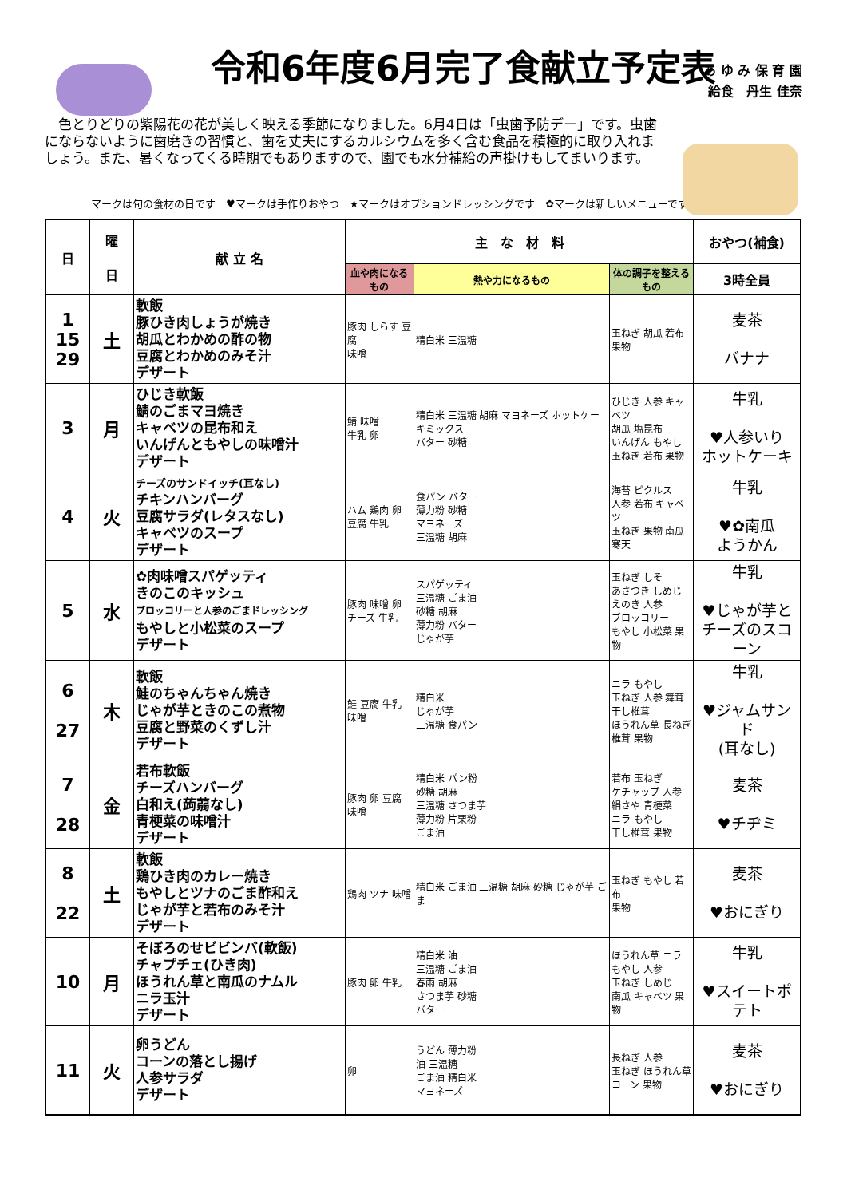令和6年度6月完了食献立予定表
あ ゆ み 保 育 園
給食　丹生 佳奈
　色とりどりの紫陽花の花が美しく映える季節になりました。6月4日は「虫歯予防デー」です。虫歯にならないように歯磨きの習慣と、歯を丈夫にするカルシウムを多く含む食品を積極的に取り入れましょう。また、暑くなってくる時期でもありますので、園でも水分補給の声掛けもしてまいります。
マークは旬の食材の日です　♥マークは手作りおやつ　★マークはオプションドレッシングです　✿マークは新しいメニューです
| 日 | 曜 日 | 献 立 名 | 主 な 材 料 | | | おやつ(補食) |
| --- | --- | --- | --- | --- | --- | --- |
| | | | 血や肉になるもの | 熱や力になるもの | 体の調子を整えるもの | 3時全員 |
| 1 15 29 | 土 | 軟飯 豚ひき肉しょうが焼き 胡瓜とわかめの酢の物 豆腐とわかめのみそ汁 デザート | 豚肉 しらす 豆腐 味噌 | 精白米 三温糖 | 玉ねぎ 胡瓜 若布 果物 | 麦茶 バナナ |
| 3 | 月 | ひじき軟飯 鯖のごまマヨ焼き キャベツの昆布和え いんげんともやしの味噌汁 デザート | 鯖 味噌 牛乳 卵 | 精白米 三温糖 胡麻 マヨネーズ ホットケーキミックス バター 砂糖 | ひじき 人参 キャベツ 胡瓜 塩昆布 いんげん もやし 玉ねぎ 若布 果物 | 牛乳 ♥人参いり ホットケーキ |
| 4 | 火 | チーズのサンドイッチ(耳なし) チキンハンバーグ 豆腐サラダ(レタスなし) キャベツのスープ デザート | ハム 鶏肉 卵 豆腐 牛乳 | 食パン バター 薄力粉 砂糖 マヨネーズ 三温糖 胡麻 | 海苔 ピクルス 人参 若布 キャベツ 玉ねぎ 果物 南瓜 寒天 | 牛乳 ♥✿南瓜 ようかん |
| 5 | 水 | ✿肉味噌スパゲッティ きのこのキッシュ ブロッコリーと人参のごまドレッシング もやしと小松菜のスープ デザート | 豚肉 味噌 卵 チーズ 牛乳 | スパゲッティ 三温糖 ごま油 砂糖 胡麻 薄力粉 バター じゃが芋 | 玉ねぎ しそ あさつき しめじ えのき 人参 ブロッコリー もやし 小松菜 果物 | 牛乳 ♥じゃが芋と チーズのスコーン |
| 6 27 | 木 | 軟飯 鮭のちゃんちゃん焼き じゃが芋ときのこの煮物 豆腐と野菜のくずし汁 デザート | 鮭 豆腐 牛乳 味噌 | 精白米 じゃが芋 三温糖 食パン | ニラ もやし 玉ねぎ 人参 舞茸 干し椎茸 ほうれん草 長ねぎ 椎茸 果物 | 牛乳 ♥ジャムサンド (耳なし) |
| 7 28 | 金 | 若布軟飯 チーズハンバーグ 白和え(蒟蒻なし) 青梗菜の味噌汁 デザート | 豚肉 卵 豆腐 味噌 | 精白米 パン粉 砂糖 胡麻 三温糖 さつま芋 薄力粉 片栗粉 ごま油 | 若布 玉ねぎ ケチャップ 人参 絹さや 青梗菜 ニラ もやし 干し椎茸 果物 | 麦茶 ♥チヂミ |
| 8 22 | 土 | 軟飯 鶏ひき肉のカレー焼き もやしとツナのごま酢和え じゃが芋と若布のみそ汁 デザート | 鶏肉 ツナ 味噌 | 精白米 ごま油 三温糖 胡麻 砂糖 じゃが芋 ごま | 玉ねぎ もやし 若布 果物 | 麦茶 ♥おにぎり |
| 10 | 月 | そぼろのせビビンバ(軟飯) チャプチェ(ひき肉) ほうれん草と南瓜のナムル ニラ玉汁 デザート | 豚肉 卵 牛乳 | 精白米 油 三温糖 ごま油 春雨 胡麻 さつま芋 砂糖 バター | ほうれん草 ニラ もやし 人参 玉ねぎ しめじ 南瓜 キャベツ 果物 | 牛乳 ♥スイートポテト |
| 11 | 火 | 卵うどん コーンの落とし揚げ 人参サラダ デザート | 卵 | うどん 薄力粉 油 三温糖 ごま油 精白米 マヨネーズ | 長ねぎ 人参 玉ねぎ ほうれん草 コーン 果物 | 麦茶 ♥おにぎり |